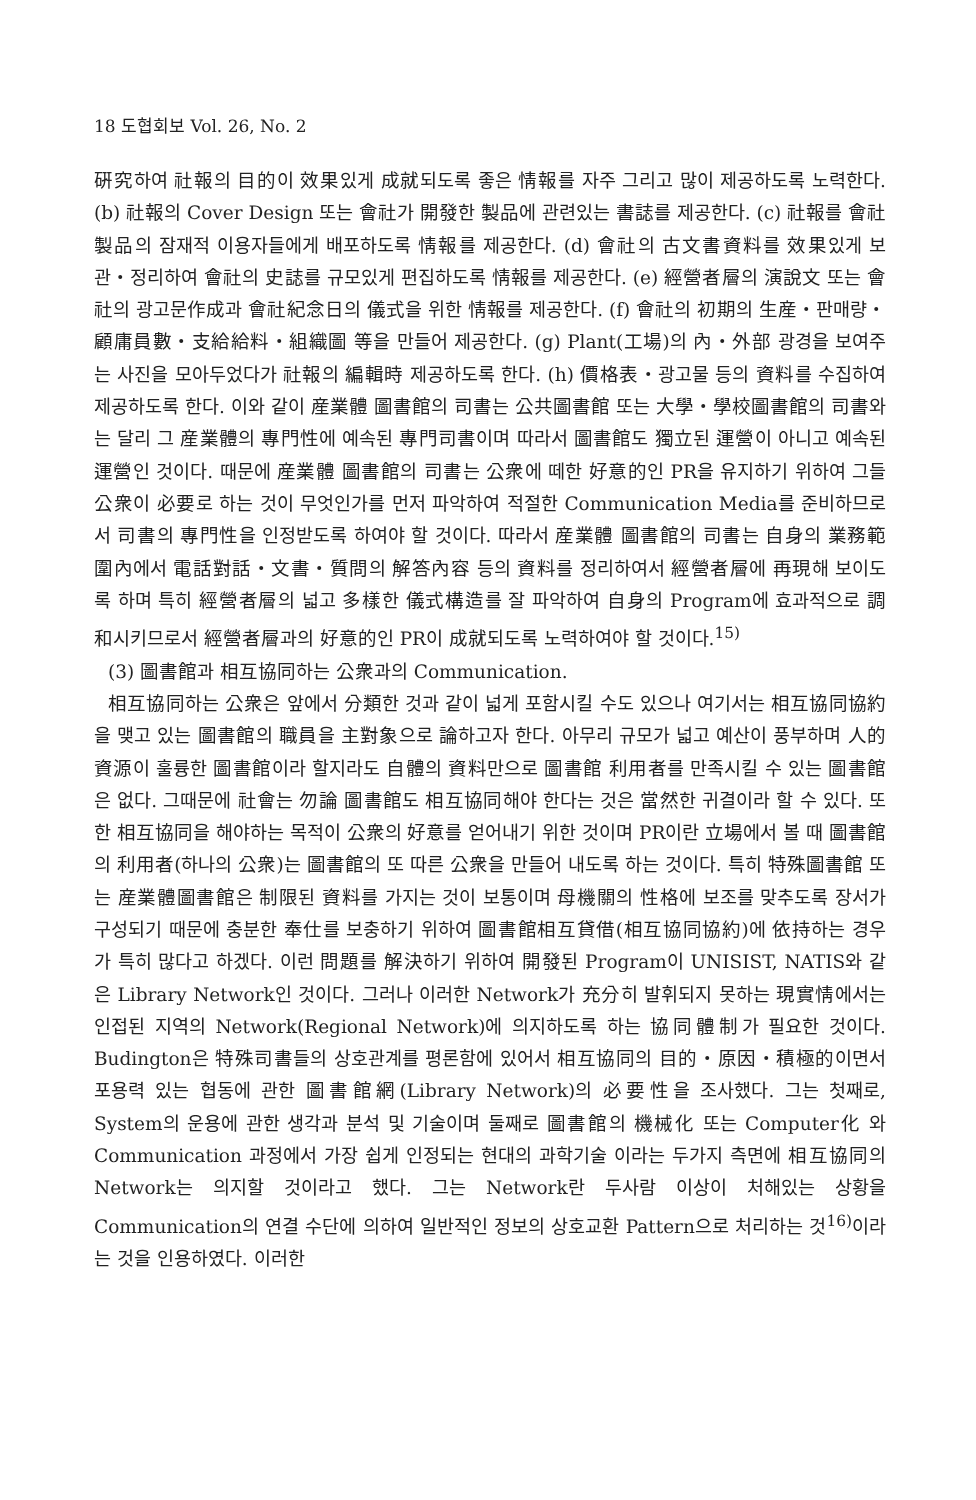18 도협회보 Vol. 26, No. 2
硏究하여 社報의 目的이 效果있게 成就되도록 좋은 情報를 자주 그리고 많이 제공하도록 노력한다. (b) 社報의 Cover Design 또는 會社가 開發한 製品에 관련있는 書誌를 제공한다. (c) 社報를 會社製品의 잠재적 이용자들에게 배포하도록 情報를 제공한다. (d) 會社의 古文書資料를 效果있게 보관・정리하여 會社의 史誌를 규모있게 편집하도록 情報를 제공한다. (e) 經營者層의 演說文 또는 會社의 광고문作成과 會社紀念日의 儀式을 위한 情報를 제공한다. (f) 會社의 初期의 生産・판매량・顧庸員數・支給給料・組織圖 等을 만들어 제공한다. (g) Plant(工場)의 內・外部 광경을 보여주는 사진을 모아두었다가 社報의 編輯時 제공하도록 한다. (h) 價格表・광고물 등의 資料를 수집하여 제공하도록 한다. 이와 같이 産業體 圖書館의 司書는 公共圖書館 또는 大學・學校圖書館의 司書와는 달리 그 産業體의 專門性에 예속된 專門司書이며 따라서 圖書館도 獨立된 運營이 아니고 예속된 運營인 것이다. 때문에 産業體 圖書館의 司書는 公衆에 떼한 好意的인 PR을 유지하기 위하여 그들 公衆이 必要로 하는 것이 무엇인가를 먼저 파악하여 적절한 Communication Media를 준비하므로서 司書의 專門性을 인정받도록 하여야 할 것이다. 따라서 産業體 圖書館의 司書는 自身의 業務範圍內에서 電話對話・文書・質問의 解答內容 등의 資料를 정리하여서 經營者層에 再現해 보이도록 하며 특히 經營者層의 넓고 多樣한 儀式構造를 잘 파악하여 自身의 Program에 효과적으로 調和시키므로서 經營者層과의 好意的인 PR이 成就되도록 노력하여야 할 것이다.<sup>15)</sup>
(3) 圖書館과 相互協同하는 公衆과의 Communication.
相互協同하는 公衆은 앞에서 分類한 것과 같이 넓게 포함시킬 수도 있으나 여기서는 相互協同協約을 맺고 있는 圖書館의 職員을 主對象으로 論하고자 한다. 아무리 규모가 넓고 예산이 풍부하며 人的資源이 훌륭한 圖書館이라 할지라도 自體의 資料만으로 圖書館 利用者를 만족시킬 수 있는 圖書館은 없다. 그때문에 社會는 勿論 圖書館도 相互協同해야 한다는 것은 當然한 귀결이라 할 수 있다. 또한 相互協同을 해야하는 목적이 公衆의 好意를 얻어내기 위한 것이며 PR이란 立場에서 볼 때 圖書館의 利用者(하나의 公衆)는 圖書館의 또 따른 公衆을 만들어 내도록 하는 것이다. 특히 特殊圖書館 또는 産業體圖書館은 制限된 資料를 가지는 것이 보통이며 母機關의 性格에 보조를 맞추도록 장서가 구성되기 때문에 충분한 奉仕를 보충하기 위하여 圖書館相互貸借(相互協同協約)에 依持하는 경우가 특히 많다고 하겠다. 이런 問題를 解決하기 위하여 開發된 Program이 UNISIST, NATIS와 같은 Library Network인 것이다. 그러나 이러한 Network가 充分히 발휘되지 못하는 現實情에서는 인접된 지역의 Network(Regional Network)에 의지하도록 하는 協同體制가 필요한 것이다. Budington은 特殊司書들의 상호관계를 평론함에 있어서 相互協同의 目的・原因・積極的이면서 포용력 있는 협동에 관한 圖書館網(Library Network)의 必要性을 조사했다. 그는 첫째로, System의 운용에 관한 생각과 분석 및 기술이며 둘째로 圖書館의 機械化 또는 Computer化 와 Communication 과정에서 가장 쉽게 인정되는 현대의 과학기술 이라는 두가지 측면에 相互協同의 Network는 의지할 것이라고 했다. 그는 Network란 두사람 이상이 처해있는 상황을 Communication의 연결 수단에 의하여 일반적인 정보의 상호교환 Pattern으로 처리하는 것<sup>16)</sup>이라는 것을 인용하였다. 이러한